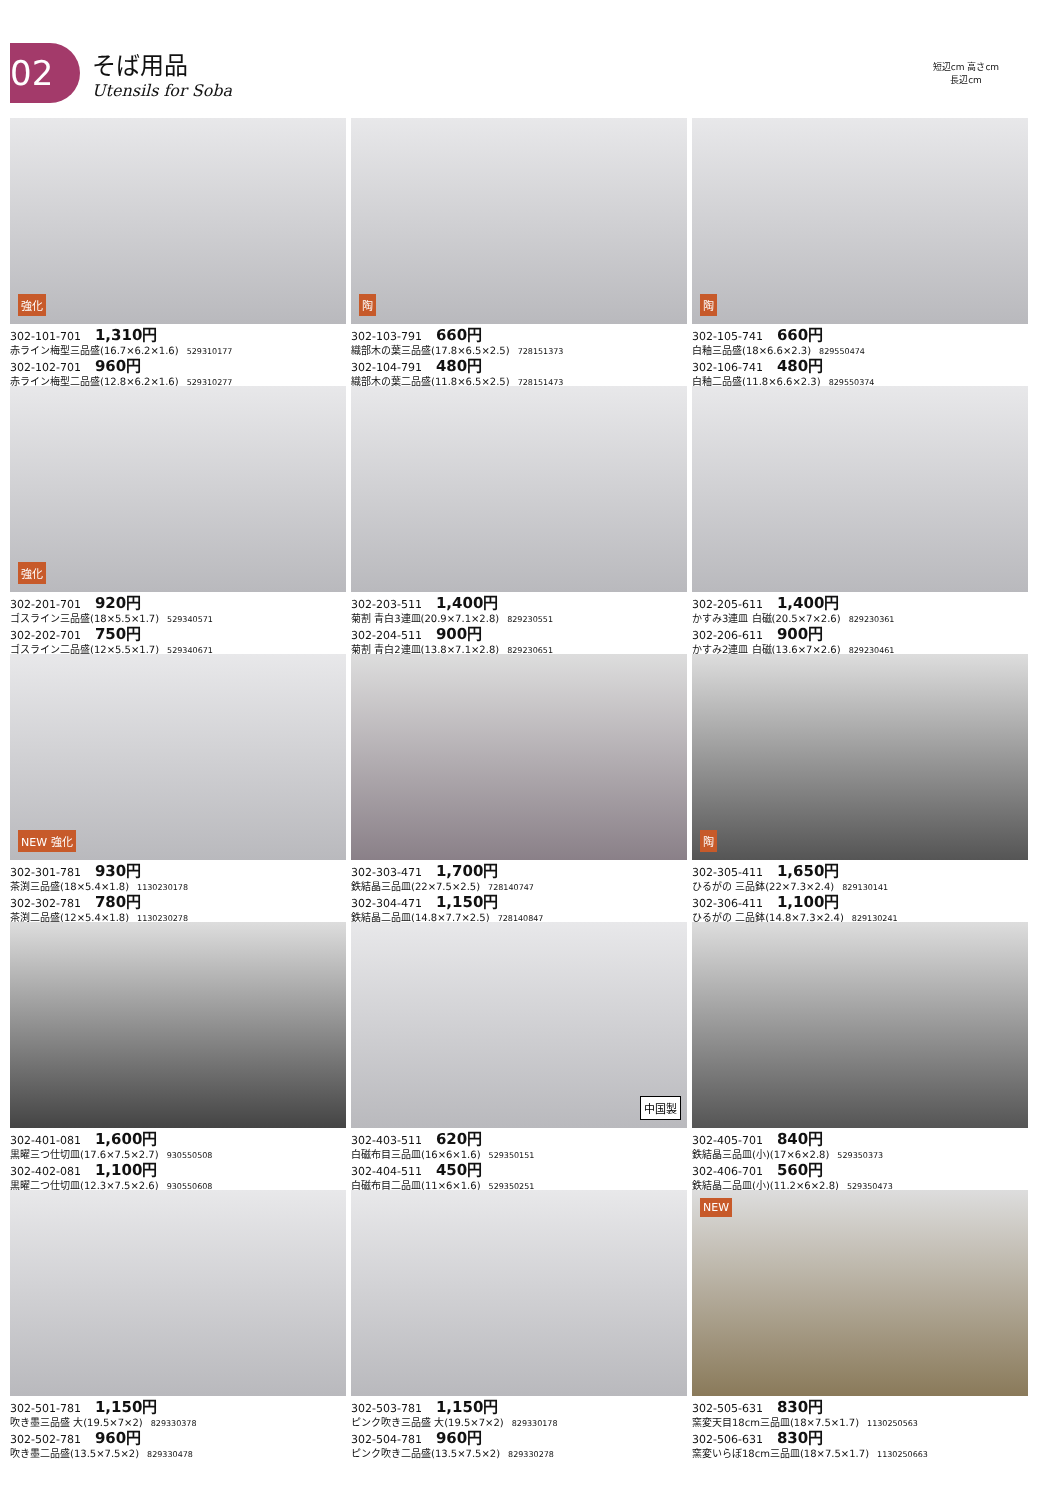02
そば用品
Utensils for Soba
短辺cm 高さcm
長辺cm
強化
302-101-701 1,310円
赤ライン梅型三品盛(16.7×6.2×1.6) 529310177
302-102-701 960円
赤ライン梅型二品盛(12.8×6.2×1.6) 529310277
陶
302-103-791 660円
織部木の葉三品盛(17.8×6.5×2.5) 728151373
302-104-791 480円
織部木の葉二品盛(11.8×6.5×2.5) 728151473
陶
302-105-741 660円
白釉三品盛(18×6.6×2.3) 829550474
302-106-741 480円
白釉二品盛(11.8×6.6×2.3) 829550374
強化
302-201-701 920円
ゴスライン三品盛(18×5.5×1.7) 529340571
302-202-701 750円
ゴスライン二品盛(12×5.5×1.7) 529340671
302-203-511 1,400円
菊割 青白3連皿(20.9×7.1×2.8) 829230551
302-204-511 900円
菊割 青白2連皿(13.8×7.1×2.8) 829230651
302-205-611 1,400円
かすみ3連皿 白磁(20.5×7×2.6) 829230361
302-206-611 900円
かすみ2連皿 白磁(13.6×7×2.6) 829230461
NEW 強化
302-301-781 930円
茶渕三品盛(18×5.4×1.8) 1130230178
302-302-781 780円
茶渕二品盛(12×5.4×1.8) 1130230278
302-303-471 1,700円
鉄結晶三品皿(22×7.5×2.5) 728140747
302-304-471 1,150円
鉄結晶二品皿(14.8×7.7×2.5) 728140847
陶
302-305-411 1,650円
ひるがの 三品鉢(22×7.3×2.4) 829130141
302-306-411 1,100円
ひるがの 二品鉢(14.8×7.3×2.4) 829130241
302-401-081 1,600円
黒曜三つ仕切皿(17.6×7.5×2.7) 930550508
302-402-081 1,100円
黒曜二つ仕切皿(12.3×7.5×2.6) 930550608
中国製
302-403-511 620円
白磁布目三品皿(16×6×1.6) 529350151
302-404-511 450円
白磁布目二品皿(11×6×1.6) 529350251
302-405-701 840円
鉄結晶三品皿(小)(17×6×2.8) 529350373
302-406-701 560円
鉄結晶二品皿(小)(11.2×6×2.8) 529350473
302-501-781 1,150円
吹き墨三品盛 大(19.5×7×2) 829330378
302-502-781 960円
吹き墨二品盛(13.5×7.5×2) 829330478
302-503-781 1,150円
ピンク吹き三品盛 大(19.5×7×2) 829330178
302-504-781 960円
ピンク吹き二品盛(13.5×7.5×2) 829330278
NEW
302-505-631 830円
窯変天目18cm三品皿(18×7.5×1.7) 1130250563
302-506-631 830円
窯変いらぼ18cm三品皿(18×7.5×1.7) 1130250663